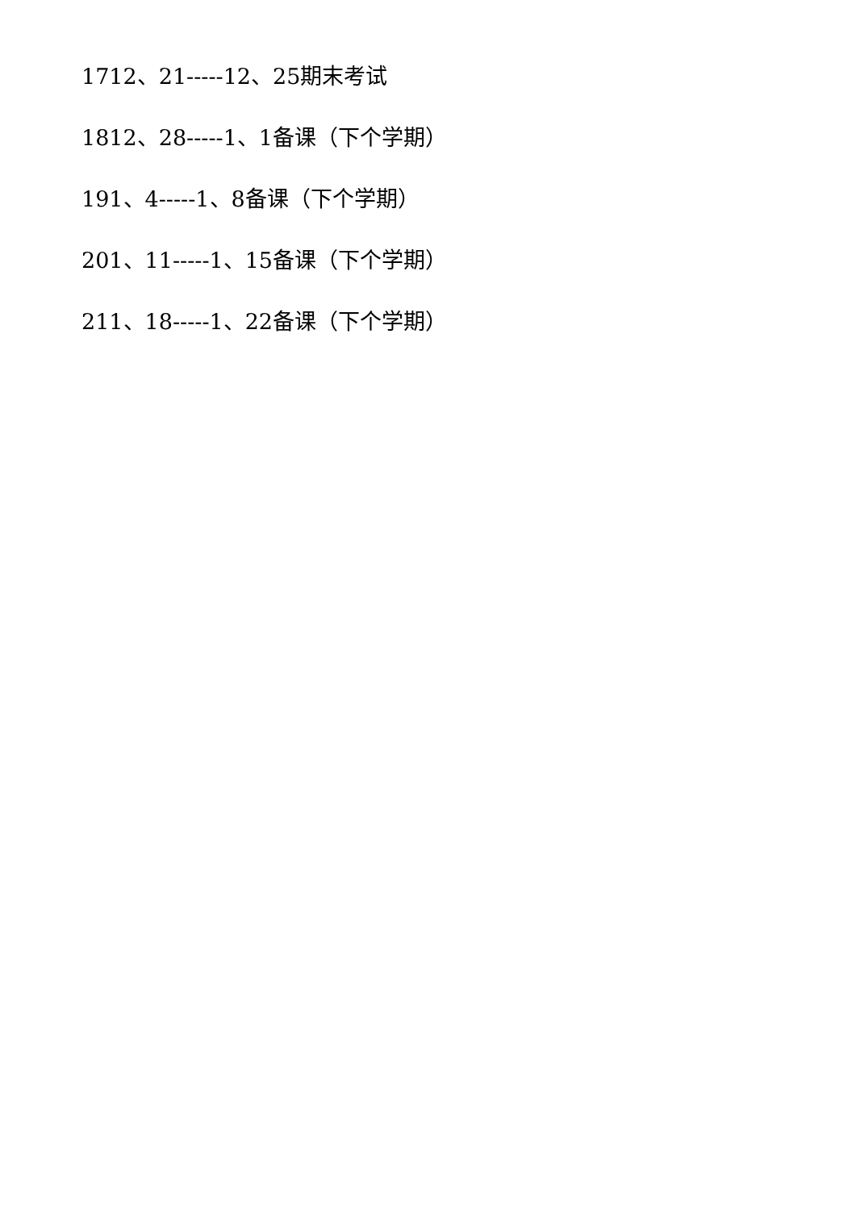1712、21-----12、25期末考试
1812、28-----1、1备课（下个学期）
191、4-----1、8备课（下个学期）
201、11-----1、15备课（下个学期）
211、18-----1、22备课（下个学期）